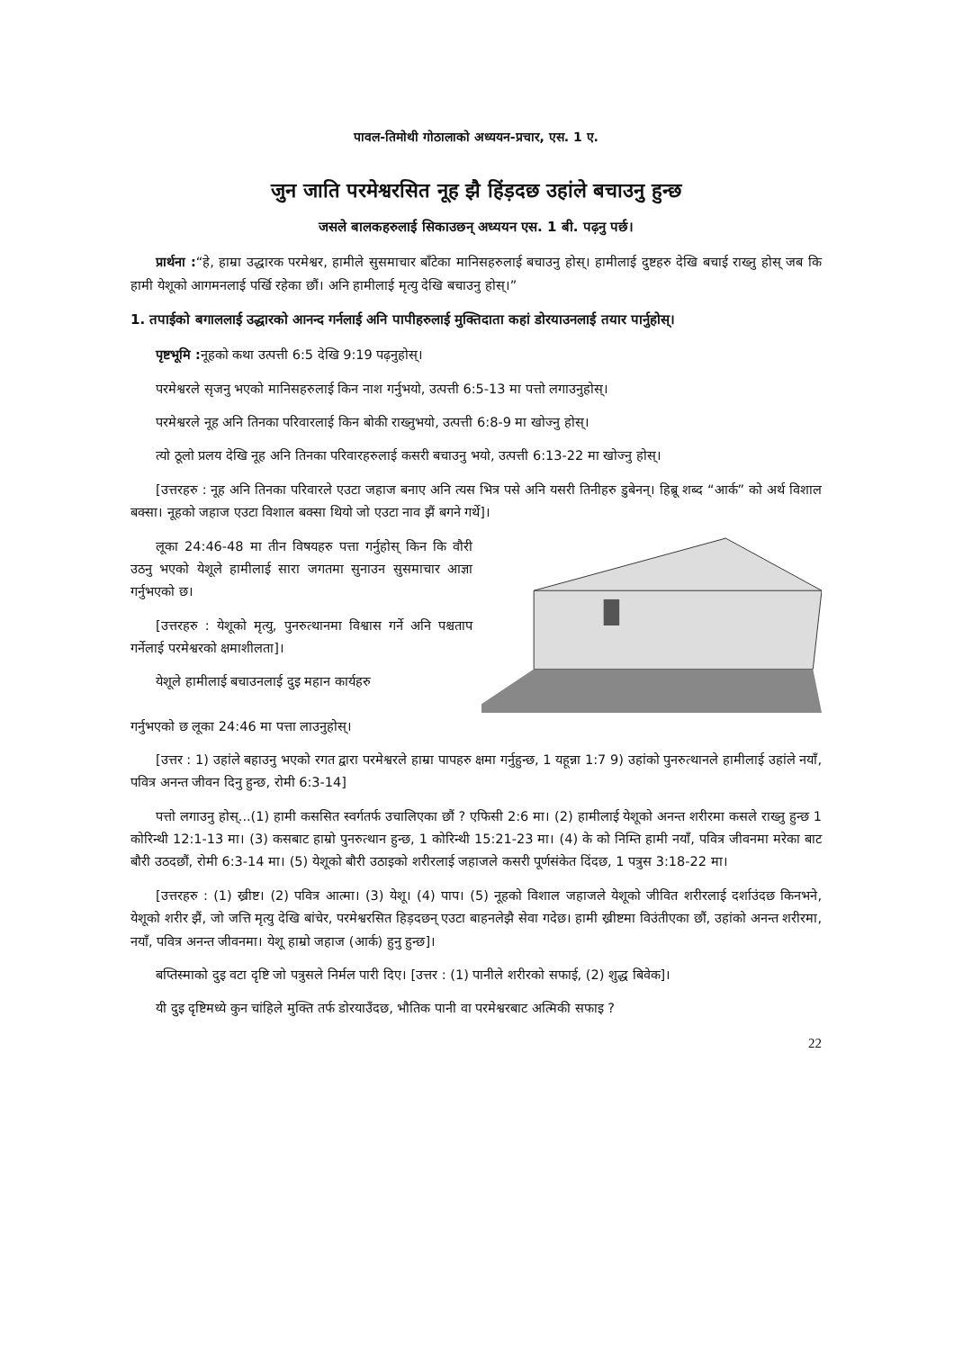पावल-तिमोथी गोठालाको अध्ययन-प्रचार, एस. 1 ए.
जुन जाति परमेश्वरसित नूह झै हिंड़दछ उहांले बचाउनु हुन्छ
जसले बालकहरुलाई सिकाउछन् अध्ययन एस. 1 बी. पढ़नु पर्छ।
प्रार्थना :“हे, हाम्रा उद्धारक परमेश्वर, हामीले सुसमाचार बाँटेका मानिसहरुलाई बचाउनु होस्। हामीलाई दुष्टहरु देखि बचाई राख्नु होस् जब कि हामी येशूको आगमनलाई पर्खि रहेका छौं। अनि हामीलाई मृत्यु देखि बचाउनु होस्।”
1. तपाईको बगाललाई उद्धारको आनन्द गर्नलाई अनि पापीहरुलाई मुक्तिदाता कहां डोरयाउनलाई तयार पार्नुहोस्।
पृष्टभूमि : नूहको कथा उत्पत्ती 6:5 देखि 9:19 पढ़नुहोस्।
परमेश्वरले सृजनु भएको मानिसहरुलाई किन नाश गर्नुभयो, उत्पत्ती 6:5-13 मा पत्तो लगाउनुहोस्।
परमेश्वरले नूह अनि तिनका परिवारलाई किन बोकी राख्नुभयो, उत्पत्ती 6:8-9 मा खोज्नु होस्।
त्यो ठूलो प्रलय देखि नूह अनि तिनका परिवारहरुलाई कसरी बचाउनु भयो, उत्पत्ती 6:13-22 मा खोज्नु होस्।
[उत्तरहरु : नूह अनि तिनका परिवारले एउटा जहाज बनाए अनि त्यस भित्र पसे अनि यसरी तिनीहरु डुबेनन्। हिब्रू शब्द “आर्क” को अर्थ विशाल बक्सा। नूहको जहाज एउटा विशाल बक्सा थियो जो एउटा नाव झैं बगने गर्थे]।
लूका 24:46-48 मा तीन विषयहरु पत्ता गर्नुहोस् किन कि वौरी उठनु भएको येशूले हामीलाई सारा जगतमा सुनाउन सुसमाचार आज्ञा गर्नुभएको छ।
[उत्तरहरु : येशूको मृत्यु, पुनरुत्थानमा विश्वास गर्ने अनि पश्चताप गर्नेलाई परमेश्वरको क्षमाशीलता]।
येशूले हामीलाई बचाउनलाई दुइ महान कार्यहरु
गर्नुभएको छ लूका 24:46 मा पत्ता लाउनुहोस्।
[उत्तर : 1) उहांले बहाउनु भएको रगत द्वारा परमेश्वरले हाम्रा पापहरु क्षमा गर्नुहुन्छ, 1 यहून्ना 1:7 9) उहांको पुनरुत्थानले हामीलाई उहांले नयाँ, पवित्र अनन्त जीवन दिनु हुन्छ, रोमी 6:3-14]
पत्तो लगाउनु होस्...(1) हामी कससित स्वर्गतर्फ उचालिएका छौं ? एफिसी 2:6 मा। (2) हामीलाई येशूको अनन्त शरीरमा कसले राख्नु हुन्छ 1 कोरिन्थी 12:1-13 मा। (3) कसबाट हाम्रो पुनरुत्थान हुन्छ, 1 कोरिन्थी 15:21-23 मा। (4) के को निम्ति हामी नयाँ, पवित्र जीवनमा मरेका बाट बौरी उठदछौं, रोमी 6:3-14 मा। (5) येशूको बौरी उठाइको शरीरलाई जहाजले कसरी पूर्णसंकेत दिंदछ, 1 पत्रुस 3:18-22 मा।
[उत्तरहरु : (1) ख्रीष्ट। (2) पवित्र आत्मा। (3) येशू। (4) पाप। (5) नूहको विशाल जहाजले येशूको जीवित शरीरलाई दर्शाउंदछ किनभने, येशूको शरीर झैं, जो जत्ति मृत्यु देखि बांचेर, परमेश्वरसित हिड़दछन् एउटा बाहनलेझै सेवा गदेछ। हामी ख्रीष्टमा विउंतीएका छौं, उहांको अनन्त शरीरमा, नयाँ, पवित्र अनन्त जीवनमा। येशू हाम्रो जहाज (आर्क) हुनु हुन्छ]।
बप्तिस्माको दुइ वटा दृष्टि जो पत्रुसले निर्मल पारी दिए। [उत्तर : (1) पानीले शरीरको सफाई, (2) शुद्ध बिवेक]।
यी दुइ दृष्टिमध्ये कुन चांहिले मुक्ति तर्फ डोरयाउँदछ, भौतिक पानी वा परमेश्वरबाट अत्मिकी सफाइ ?
22